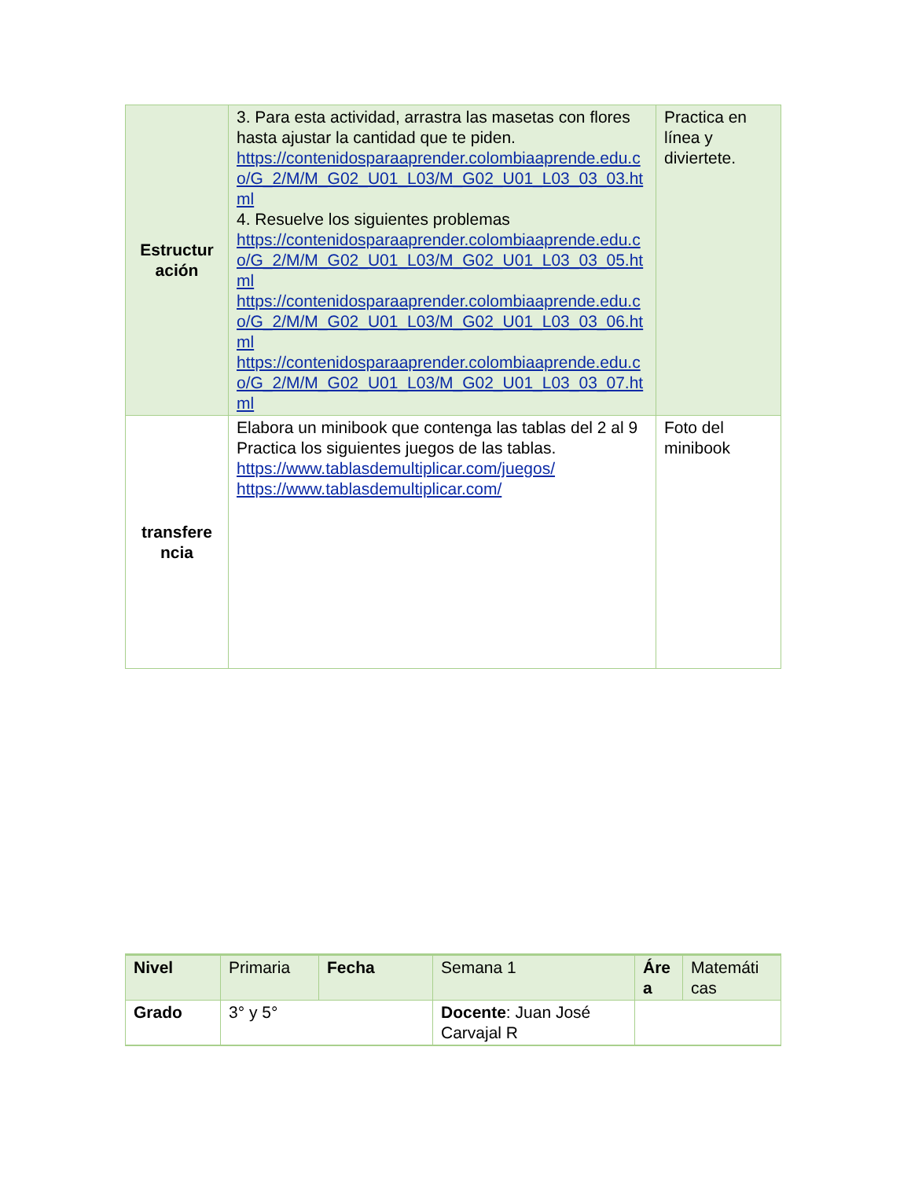| Estructur ación | 3. Para esta actividad, arrastra las masetas con flores hasta ajustar la cantidad que te piden. https://contenidosparaaprender.colombiaaprende.edu.co/G_2/M/M_G02_U01_L03/M_G02_U01_L03_03_03.html 4. Resuelve los siguientes problemas https://contenidosparaaprender.colombiaaprende.edu.co/G_2/M/M_G02_U01_L03/M_G02_U01_L03_03_05.html https://contenidosparaaprender.colombiaaprende.edu.co/G_2/M/M_G02_U01_L03/M_G02_U01_L03_03_06.html https://contenidosparaaprender.colombiaaprende.edu.co/G_2/M/M_G02_U01_L03/M_G02_U01_L03_03_07.html | Practica en línea y diviertete. |
| transfere ncia | Elabora un minibook que contenga las tablas del 2 al 9 Practica los siguientes juegos de las tablas. https://www.tablasdemultiplicar.com/juegos/ https://www.tablasdemultiplicar.com/ | Foto del minibook |
| Nivel | Primaria | Fecha | Semana 1 | Áre a | Matemáti cas |
| Grado | 3° y 5° | | Docente : Juan José Carvajal R | | |